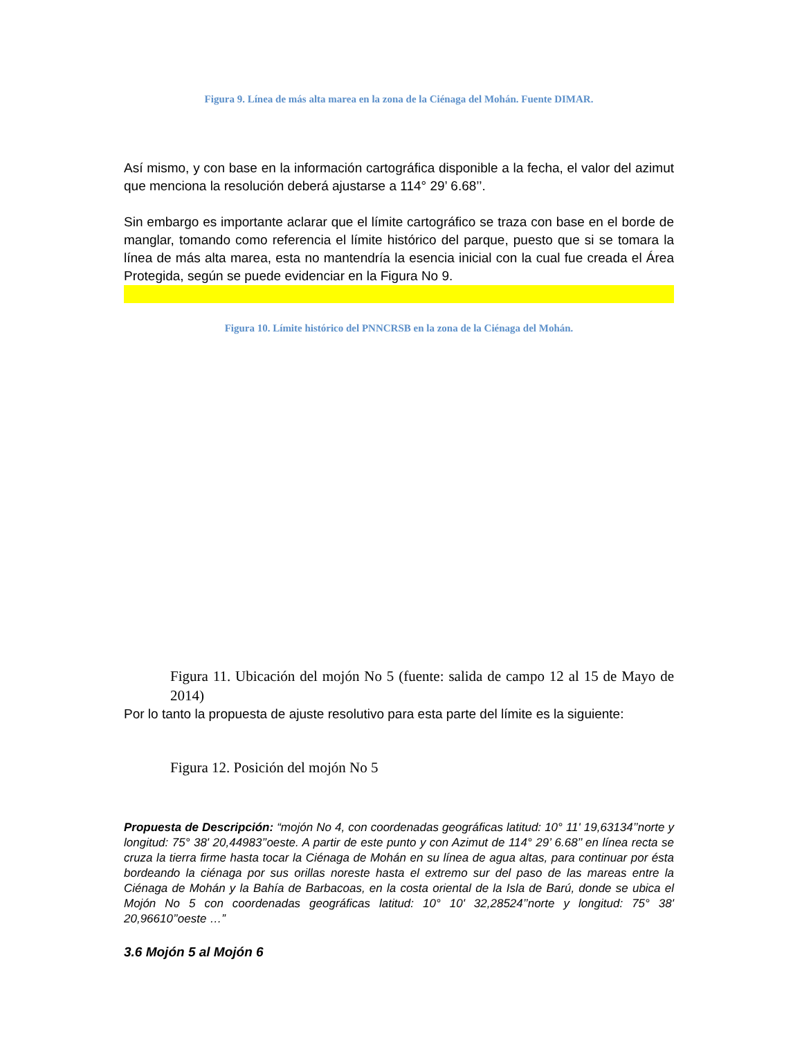Figura 9. Línea de más alta marea en la zona de la Ciénaga del Mohán. Fuente DIMAR.
Así mismo, y con base en la información cartográfica disponible a la fecha, el valor del azimut que menciona la resolución deberá ajustarse a 114° 29’ 6.68’’.
Sin embargo es importante aclarar que el límite cartográfico se traza con base en el borde de manglar, tomando como referencia el límite histórico del parque, puesto que si se tomara la línea de más alta marea, esta no mantendría la esencia inicial con la cual fue creada el Área Protegida, según se puede evidenciar en la Figura No 9.
Figura 10. Límite histórico del PNNCRSB en la zona de la Ciénaga del Mohán.
Figura 11. Ubicación del mojón No 5 (fuente: salida de campo 12 al 15 de Mayo de 2014)
Por lo tanto la propuesta de ajuste resolutivo para esta parte del límite es la siguiente:
Figura 12. Posición del mojón No 5
Propuesta de Descripción: “mojón No 4, con coordenadas geográficas latitud: 10° 11' 19,63134’’norte y longitud: 75° 38' 20,44983’’oeste. A partir de este punto y con Azimut de 114° 29’ 6.68’’ en línea recta se cruza la tierra firme hasta tocar la Ciénaga de Mohán en su línea de agua altas, para continuar por ésta bordeando la ciénaga por sus orillas noreste hasta el extremo sur del paso de las mareas entre la Ciénaga de Mohán y la Bahía de Barbacoas, en la costa oriental de la Isla de Barú, donde se ubica el Mojón No 5 con coordenadas geográficas latitud: 10° 10' 32,28524’’norte y longitud: 75° 38' 20,96610’’oeste …”
3.6 Mojón 5 al Mojón 6